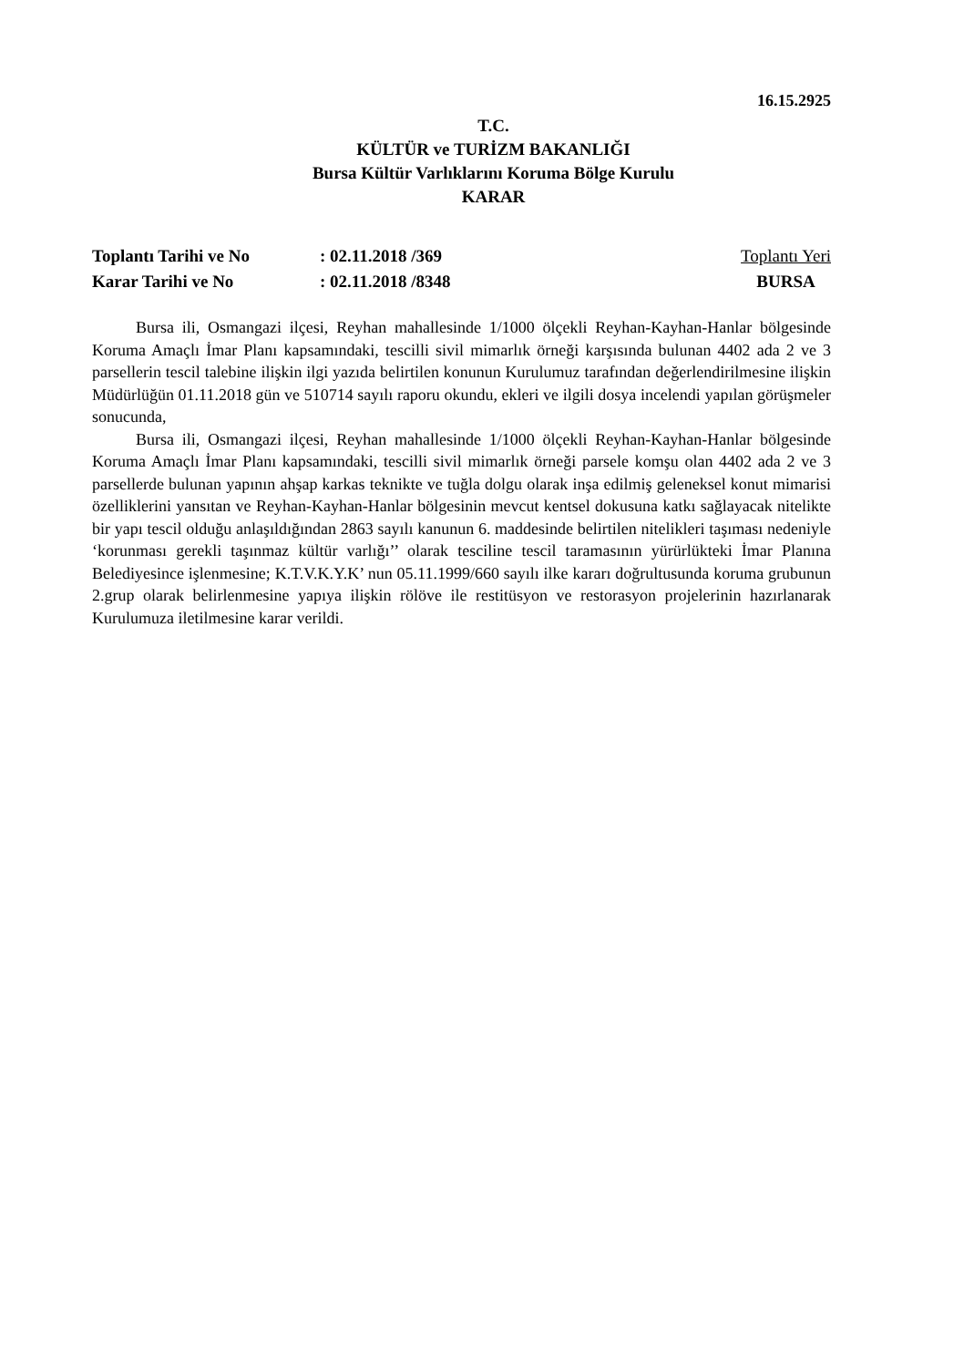16.15.2925
T.C.
KÜLTÜR ve TURİZM BAKANLIĞI
Bursa Kültür Varlıklarını Koruma Bölge Kurulu
KARAR
Toplantı Tarihi ve No
Karar Tarihi ve No
: 02.11.2018 /369
: 02.11.2018 /8348
Toplantı Yeri
BURSA
Bursa ili, Osmangazi ilçesi, Reyhan mahallesinde 1/1000 ölçekli Reyhan-Kayhan-Hanlar bölgesinde Koruma Amaçlı İmar Planı kapsamındaki, tescilli sivil mimarlık örneği karşısında bulunan 4402 ada 2 ve 3 parsellerin tescil talebine ilişkin ilgi yazıda belirtilen konunun Kurulumuz tarafından değerlendirilmesine ilişkin Müdürlüğün 01.11.2018 gün ve 510714 sayılı raporu okundu, ekleri ve ilgili dosya incelendi yapılan görüşmeler sonucunda,
Bursa ili, Osmangazi ilçesi, Reyhan mahallesinde 1/1000 ölçekli Reyhan-Kayhan-Hanlar bölgesinde Koruma Amaçlı İmar Planı kapsamındaki, tescilli sivil mimarlık örneği parsele komşu olan 4402 ada 2 ve 3 parsellerde bulunan yapının ahşap karkas teknikte ve tuğla dolgu olarak inşa edilmiş geleneksel konut mimarisi özelliklerini yansıtan ve Reyhan-Kayhan-Hanlar bölgesinin mevcut kentsel dokusuna katkı sağlayacak nitelikte bir yapı tescil olduğu anlaşıldığından 2863 sayılı kanunun 6. maddesinde belirtilen nitelikleri taşıması nedeniyle ‘korunması gerekli taşınmaz kültür varlığı’’ olarak tesciline tescil taramasının yürürlükteki İmar Planına Belediyesince işlenmesine; K.T.V.K.Y.K’ nun 05.11.1999/660 sayılı ilke kararı doğrultusunda koruma grubunun 2.grup olarak belirlenmesine yapıya ilişkin rölöve ile restitüsyon ve restorasyon projelerinin hazırlanarak Kurulumuza iletilmesine karar verildi.